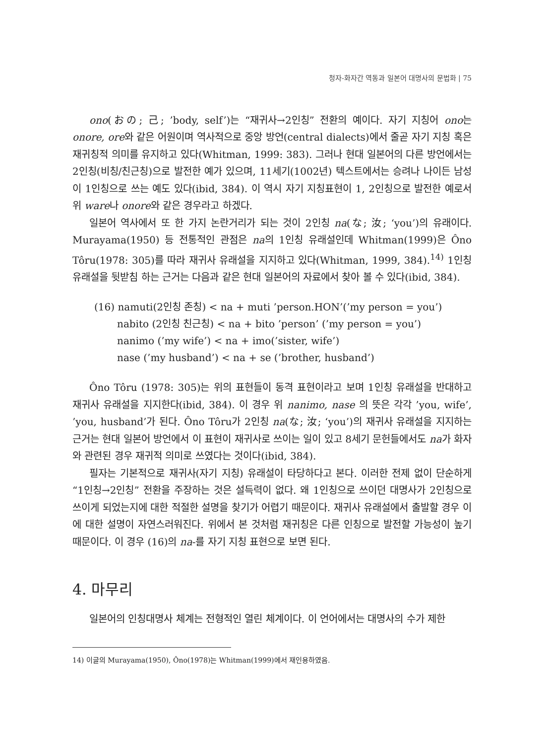청자-화자간 역동과 일본어 대명사의 문법화 | 75
ono(おの; 己; ’body, self’)는 “재귀사→2인칭” 전환의 예이다. 자기 지칭어 ono는 onore, ore와 같은 어원이며 역사적으로 중앙 방언(central dialects)에서 줄곧 자기 지칭 혹은 재귀칭적 의미를 유지하고 있다(Whitman, 1999: 383). 그러나 현대 일본어의 다른 방언에서는 2인칭(비칭/친근칭)으로 발전한 예가 있으며, 11세기(1002년) 텍스트에서는 승려나 나이든 남성이 1인칭으로 쓰는 예도 있다(ibid, 384). 이 역시 자기 지칭표현이 1, 2인칭으로 발전한 예로서 위 ware나 onore와 같은 경우라고 하겠다.
일본어 역사에서 또 한 가지 논란거리가 되는 것이 2인칭 na(な; 汝; ‘you’)의 유래이다. Murayama(1950) 등 전통적인 관점은 na의 1인칭 유래설인데 Whitman(1999)은 Ôno Tôru(1978: 305)를 따라 재귀사 유래설을 지지하고 있다(Whitman, 1999, 384).<sup>14)</sup> 1인칭 유래설을 뒷받침 하는 근거는 다음과 같은 현대 일본어의 자료에서 찾아 볼 수 있다(ibid, 384).
(16) namuti(2인칭 존칭) < na + muti ’person.HON’(’my person = you’)
nabito (2인칭 친근칭) < na + bito ’person’ (’my person = you’)
nanimo (’my wife’) < na + imo(’sister, wife’)
nase (’my husband’) < na + se (’brother, husband’)
Ôno Tôru (1978: 305)는 위의 표현들이 동격 표현이라고 보며 1인칭 유래설을 반대하고 재귀사 유래설을 지지한다(ibid, 384). 이 경우 위 nanimo, nase 의 뜻은 각각 ’you, wife’, ’you, husband’가 된다. Ôno Tôru가 2인칭 na(な; 汝; ‘you’)의 재귀사 유래설을 지지하는 근거는 현대 일본어 방언에서 이 표현이 재귀사로 쓰이는 일이 있고 8세기 문헌들에서도 na가 화자와 관련된 경우 재귀적 의미로 쓰였다는 것이다(ibid, 384).
필자는 기본적으로 재귀사(자기 지칭) 유래설이 타당하다고 본다. 이러한 전제 없이 단순하게 “1인칭→2인칭” 전환을 주장하는 것은 설득력이 없다. 왜 1인칭으로 쓰이던 대명사가 2인칭으로 쓰이게 되었는지에 대한 적절한 설명을 찾기가 어렵기 때문이다. 재귀사 유래설에서 출발할 경우 이에 대한 설명이 자연스러워진다. 위에서 본 것처럼 재귀칭은 다른 인칭으로 발전할 가능성이 높기 때문이다. 이 경우 (16)의 na-를 자기 지칭 표현으로 보면 된다.
4. 마무리
일본어의 인칭대명사 체계는 전형적인 열린 체계이다. 이 언어에서는 대명사의 수가 제한
14) 이글의 Murayama(1950), Ôno(1978)는 Whitman(1999)에서 재인용하였음.